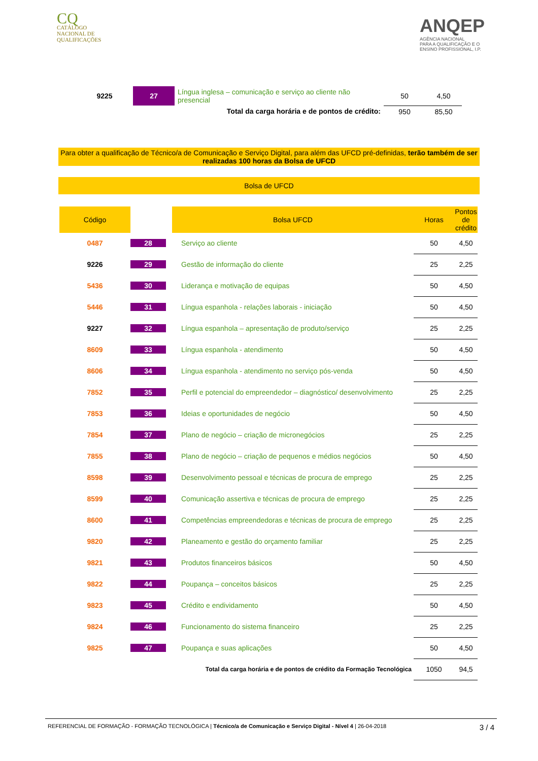CQ
CATÁLOGO
NACIONAL DE
QUALIFICAÇÕES
ANQEP
AGÊNCIA NACIONAL
PARA A QUALIFICAÇÃO E O
ENSINO PROFISSIONAL, I.P.
| 9225 | 27 | Língua inglesa – comunicação e serviço ao cliente não presencial | 50 | 4,50 |
| Total da carga horária e de pontos de crédito: | | | 950 | 85,50 |
Para obter a qualificação de Técnico/a de Comunicação e Serviço Digital, para além das UFCD pré-definidas, terão também de ser realizadas 100 horas da Bolsa de UFCD
Bolsa de UFCD
| Código | | Bolsa UFCD | Horas | Pontos de crédito |
| --- | --- | --- | --- | --- |
| 0487 | 28 | Serviço ao cliente | 50 | 4,50 |
| 9226 | 29 | Gestão de informação do cliente | 25 | 2,25 |
| 5436 | 30 | Liderança e motivação de equipas | 50 | 4,50 |
| 5446 | 31 | Língua espanhola - relações laborais - iniciação | 50 | 4,50 |
| 9227 | 32 | Língua espanhola – apresentação de produto/serviço | 25 | 2,25 |
| 8609 | 33 | Língua espanhola - atendimento | 50 | 4,50 |
| 8606 | 34 | Língua espanhola - atendimento no serviço pós-venda | 50 | 4,50 |
| 7852 | 35 | Perfil e potencial do empreendedor – diagnóstico/ desenvolvimento | 25 | 2,25 |
| 7853 | 36 | Ideias e oportunidades de negócio | 50 | 4,50 |
| 7854 | 37 | Plano de negócio – criação de micronegócios | 25 | 2,25 |
| 7855 | 38 | Plano de negócio – criação de pequenos e médios negócios | 50 | 4,50 |
| 8598 | 39 | Desenvolvimento pessoal e técnicas de procura de emprego | 25 | 2,25 |
| 8599 | 40 | Comunicação assertiva e técnicas de procura de emprego | 25 | 2,25 |
| 8600 | 41 | Competências empreendedoras e técnicas de procura de emprego | 25 | 2,25 |
| 9820 | 42 | Planeamento e gestão do orçamento familiar | 25 | 2,25 |
| 9821 | 43 | Produtos financeiros básicos | 50 | 4,50 |
| 9822 | 44 | Poupança – conceitos básicos | 25 | 2,25 |
| 9823 | 45 | Crédito e endividamento | 50 | 4,50 |
| 9824 | 46 | Funcionamento do sistema financeiro | 25 | 2,25 |
| 9825 | 47 | Poupança e suas aplicações | 50 | 4,50 |
| Total da carga horária e de pontos de crédito da Formação Tecnológica | | | 1050 | 94,5 |
REFERENCIAL DE FORMAÇÃO - FORMAÇÃO TECNOLÓGICA | Técnico/a de Comunicação e Serviço Digital - Nível 4 | 26-04-2018 3 / 4